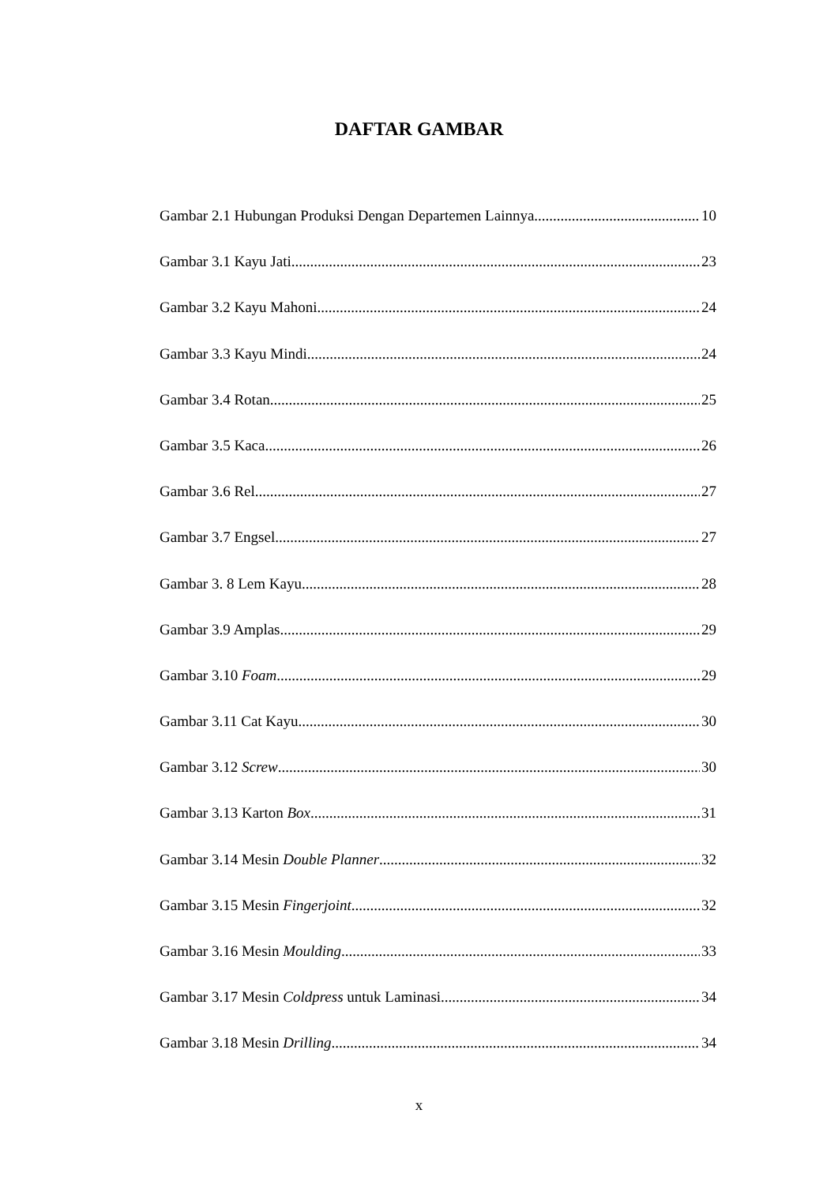DAFTAR GAMBAR
Gambar 2.1 Hubungan Produksi Dengan Departemen Lainnya 10
Gambar 3.1 Kayu Jati 23
Gambar 3.2 Kayu Mahoni 24
Gambar 3.3 Kayu Mindi 24
Gambar 3.4 Rotan 25
Gambar 3.5 Kaca 26
Gambar 3.6 Rel 27
Gambar 3.7 Engsel 27
Gambar 3. 8 Lem Kayu 28
Gambar 3.9 Amplas 29
Gambar 3.10 Foam 29
Gambar 3.11 Cat Kayu 30
Gambar 3.12 Screw 30
Gambar 3.13 Karton Box 31
Gambar 3.14 Mesin Double Planner 32
Gambar 3.15 Mesin Fingerjoint 32
Gambar 3.16 Mesin Moulding 33
Gambar 3.17 Mesin Coldpress untuk Laminasi 34
Gambar 3.18 Mesin Drilling 34
x